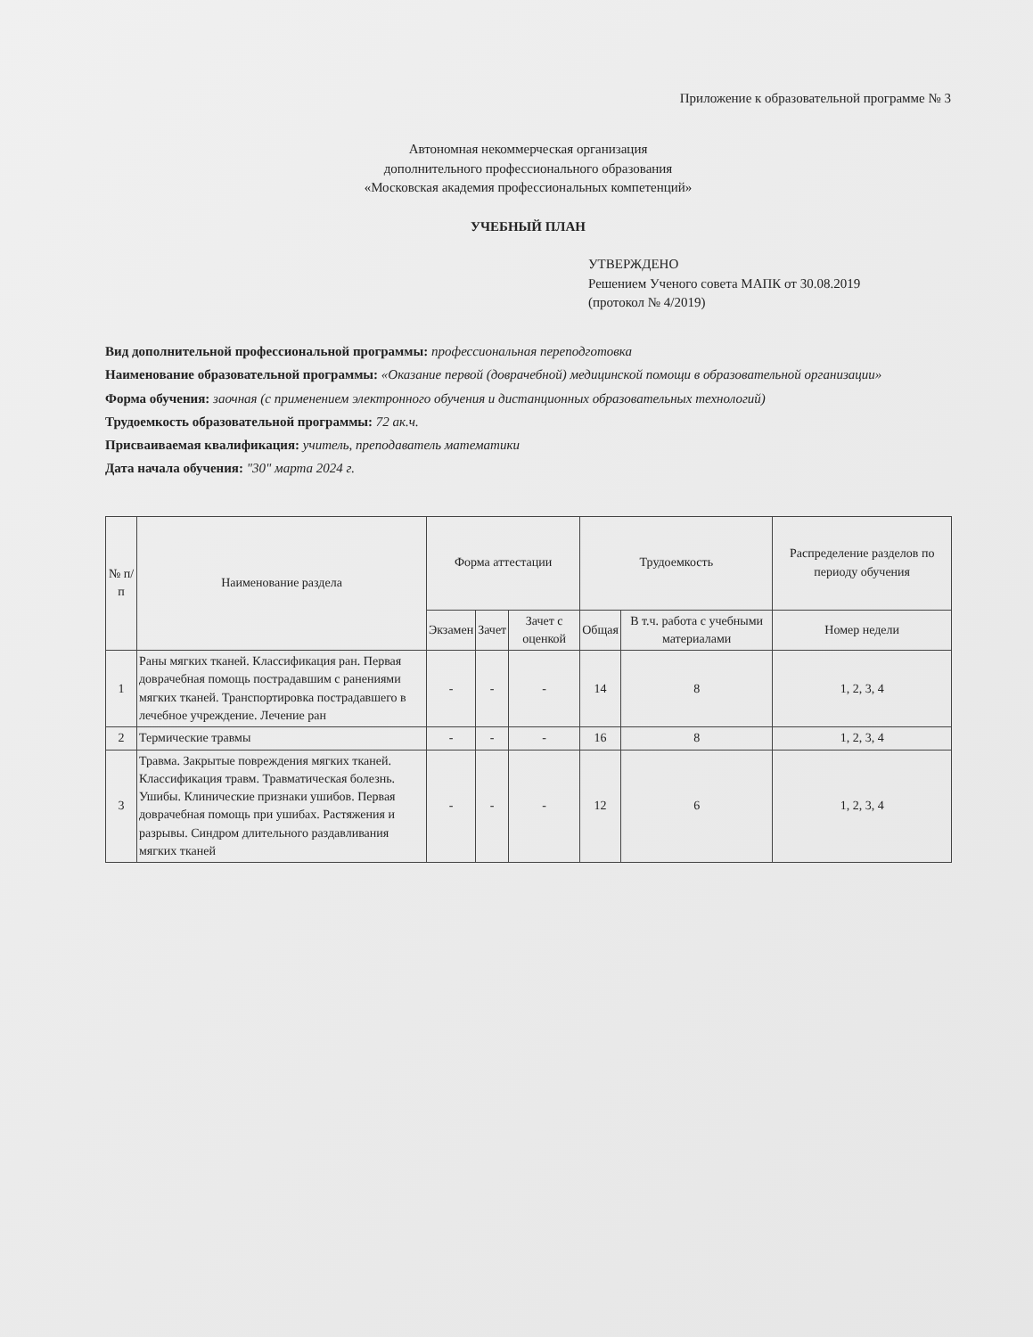Приложение к образовательной программе № 3
Автономная некоммерческая организация
дополнительного профессионального образования
«Московская академия профессиональных компетенций»
УЧЕБНЫЙ ПЛАН
УТВЕРЖДЕНО
Решением Ученого совета МАПК от 30.08.2019
(протокол № 4/2019)
Вид дополнительной профессиональной программы: профессиональная переподготовка
Наименование образовательной программы: «Оказание первой (доврачебной) медицинской помощи в образовательной организации»
Форма обучения: заочная (с применением электронного обучения и дистанционных образовательных технологий)
Трудоемкость образовательной программы: 72 ак.ч.
Присваиваемая квалификация: учитель, преподаватель математики
Дата начала обучения: "30" марта 2024 г.
| № п/п | Наименование раздела | Форма аттестации | | | Трудоемкость | | Распределение разделов по периоду обучения |
| --- | --- | --- | --- | --- | --- | --- | --- |
| | | Экзамен | Зачет | Зачет с оценкой | Общая | В т.ч. работа с учебными материалами | Номер недели |
| 1 | Раны мягких тканей. Классификация ран. Первая доврачебная помощь пострадавшим с ранениями мягких тканей. Транспортировка пострадавшего в лечебное учреждение. Лечение ран | - | - | - | 14 | 8 | 1, 2, 3, 4 |
| 2 | Термические травмы | - | - | - | 16 | 8 | 1, 2, 3, 4 |
| 3 | Травма. Закрытые повреждения мягких тканей. Классификация травм. Травматическая болезнь. Ушибы. Клинические признаки ушибов. Первая доврачебная помощь при ушибах. Растяжения и разрывы. Синдром длительного раздавливания мягких тканей | - | - | - | 12 | 6 | 1, 2, 3, 4 |